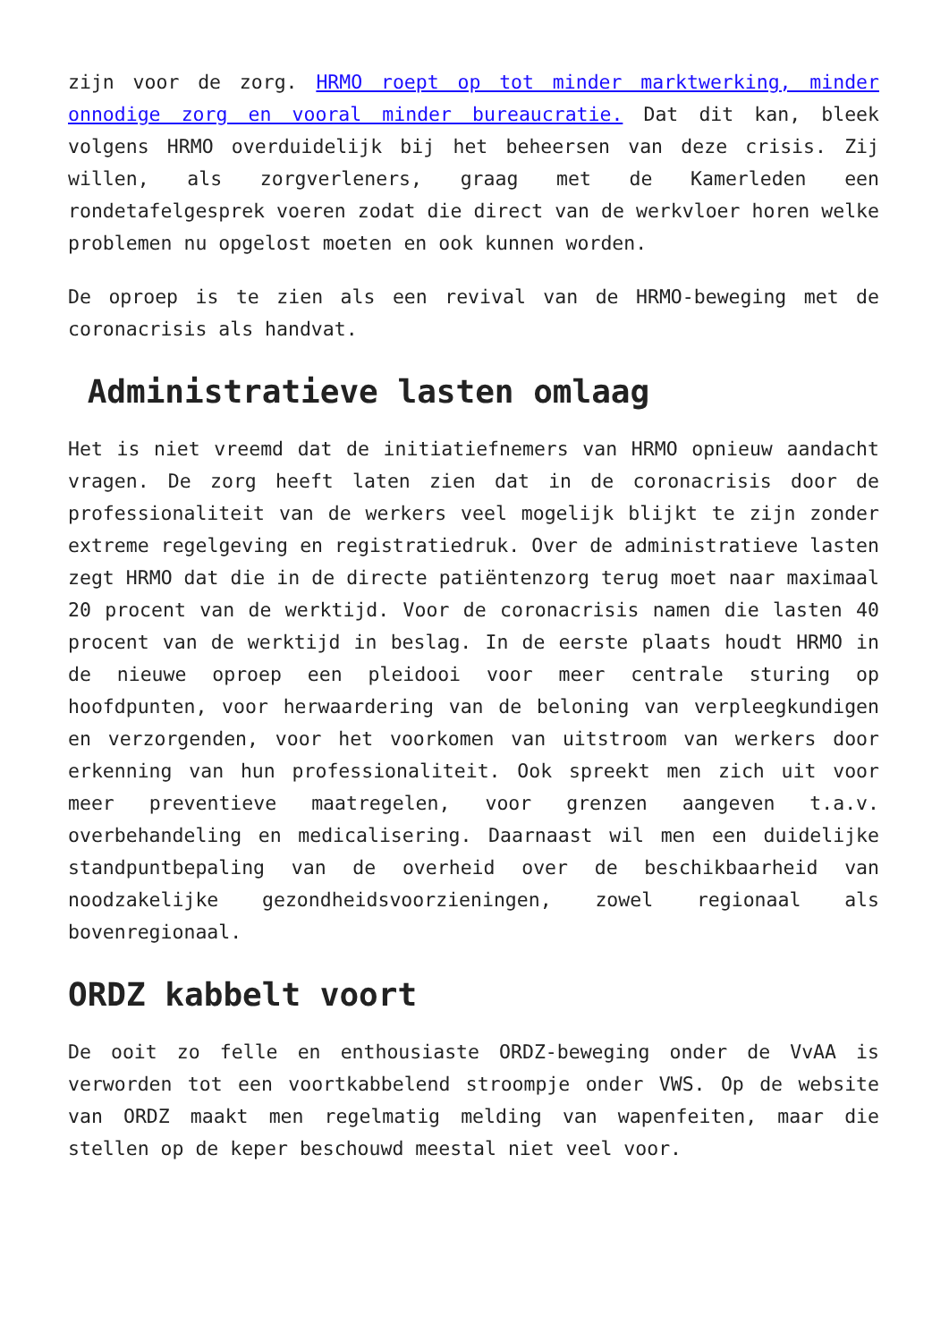zijn voor de zorg. HRMO roept op tot minder marktwerking, minder onnodige zorg en vooral minder bureaucratie. Dat dit kan, bleek volgens HRMO overduidelijk bij het beheersen van deze crisis. Zij willen, als zorgverleners, graag met de Kamerleden een rondetafelgesprek voeren zodat die direct van de werkvloer horen welke problemen nu opgelost moeten en ook kunnen worden.
De oproep is te zien als een revival van de HRMO-beweging met de coronacrisis als handvat.
Administratieve lasten omlaag
Het is niet vreemd dat de initiatiefnemers van HRMO opnieuw aandacht vragen. De zorg heeft laten zien dat in de coronacrisis door de professionaliteit van de werkers veel mogelijk blijkt te zijn zonder extreme regelgeving en registratiedruk. Over de administratieve lasten zegt HRMO dat die in de directe patiëntenzorg terug moet naar maximaal 20 procent van de werktijd. Voor de coronacrisis namen die lasten 40 procent van de werktijd in beslag. In de eerste plaats houdt HRMO in de nieuwe oproep een pleidooi voor meer centrale sturing op hoofdpunten, voor herwaardering van de beloning van verpleegkundigen en verzorgenden, voor het voorkomen van uitstroom van werkers door erkenning van hun professionaliteit. Ook spreekt men zich uit voor meer preventieve maatregelen, voor grenzen aangeven t.a.v. overbehandeling en medicalisering. Daarnaast wil men een duidelijke standpuntbepaling van de overheid over de beschikbaarheid van noodzakelijke gezondheidsvoorzieningen, zowel regionaal als bovenregionaal.
ORDZ kabbelt voort
De ooit zo felle en enthousiaste ORDZ-beweging onder de VvAA is verworden tot een voortkabbelend stroompje onder VWS. Op de website van ORDZ maakt men regelmatig melding van wapenfeiten, maar die stellen op de keper beschouwd meestal niet veel voor.